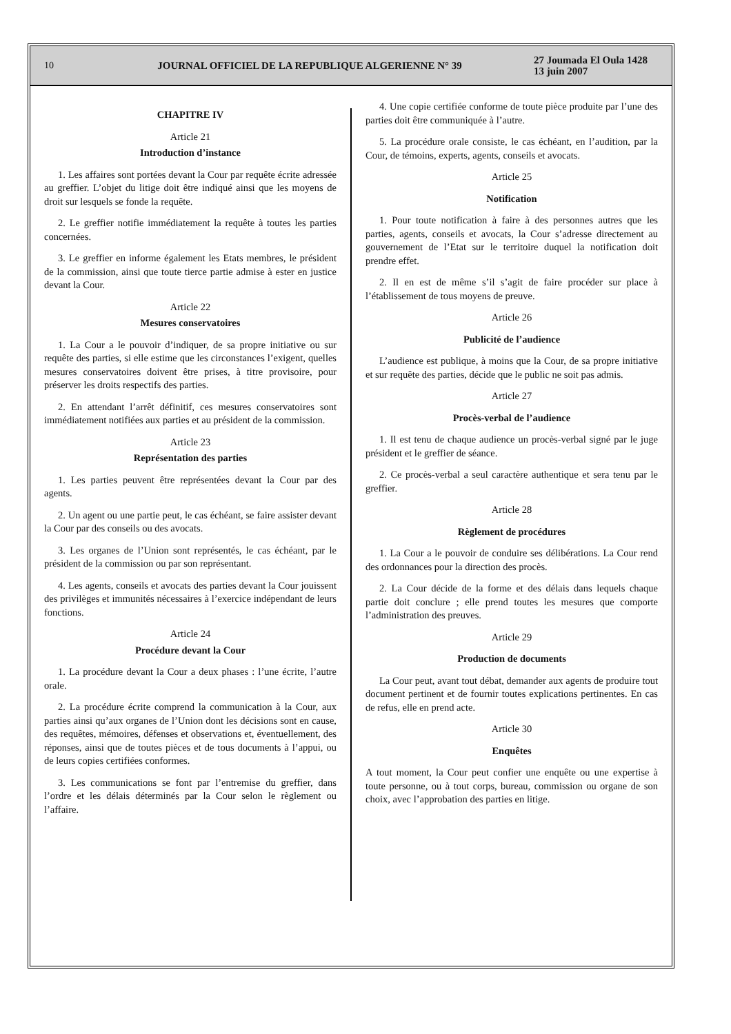10
JOURNAL OFFICIEL DE LA REPUBLIQUE ALGERIENNE N° 39
27 Joumada El Oula 1428
13 juin 2007
CHAPITRE IV
Article 21
Introduction d’instance
1. Les affaires sont portées devant la Cour par requête écrite adressée au greffier. L’objet du litige doit être indiqué ainsi que les moyens de droit sur lesquels se fonde la requête.
2. Le greffier notifie immédiatement la requête à toutes les parties concernées.
3. Le greffier en informe également les Etats membres, le président de la commission, ainsi que toute tierce partie admise à ester en justice devant la Cour.
Article 22
Mesures conservatoires
1. La Cour a le pouvoir d’indiquer, de sa propre initiative ou sur requête des parties, si elle estime que les circonstances l’exigent, quelles mesures conservatoires doivent être prises, à titre provisoire, pour préserver les droits respectifs des parties.
2. En attendant l’arrêt définitif, ces mesures conservatoires sont immédiatement notifiées aux parties et au président de la commission.
Article 23
Représentation des parties
1. Les parties peuvent être représentées devant la Cour par des agents.
2. Un agent ou une partie peut, le cas échéant, se faire assister devant la Cour par des conseils ou des avocats.
3. Les organes de l’Union sont représentés, le cas échéant, par le président de la commission ou par son représentant.
4. Les agents, conseils et avocats des parties devant la Cour jouissent des privilèges et immunités nécessaires à l’exercice indépendant de leurs fonctions.
Article 24
Procédure devant la Cour
1. La procédure devant la Cour a deux phases : l’une écrite, l’autre orale.
2. La procédure écrite comprend la communication à la Cour, aux parties ainsi qu’aux organes de l’Union dont les décisions sont en cause, des requêtes, mémoires, défenses et observations et, éventuellement, des réponses, ainsi que de toutes pièces et de tous documents à l’appui, ou de leurs copies certifiées conformes.
3. Les communications se font par l’entremise du greffier, dans l’ordre et les délais déterminés par la Cour selon le règlement ou l’affaire.
4. Une copie certifiée conforme de toute pièce produite par l’une des parties doit être communiquée à l’autre.
5. La procédure orale consiste, le cas échéant, en l’audition, par la Cour, de témoins, experts, agents, conseils et avocats.
Article 25
Notification
1. Pour toute notification à faire à des personnes autres que les parties, agents, conseils et avocats, la Cour s’adresse directement au gouvernement de l’Etat sur le territoire duquel la notification doit prendre effet.
2. Il en est de même s’il s’agit de faire procéder sur place à l’établissement de tous moyens de preuve.
Article 26
Publicité de l’audience
L’audience est publique, à moins que la Cour, de sa propre initiative et sur requête des parties, décide que le public ne soit pas admis.
Article 27
Procès-verbal de l’audience
1. Il est tenu de chaque audience un procès-verbal signé par le juge président et le greffier de séance.
2. Ce procès-verbal a seul caractère authentique et sera tenu par le greffier.
Article 28
Règlement de procédures
1. La Cour a le pouvoir de conduire ses délibérations. La Cour rend des ordonnances pour la direction des procès.
2. La Cour décide de la forme et des délais dans lequels chaque partie doit conclure ; elle prend toutes les mesures que comporte l’administration des preuves.
Article 29
Production de documents
La Cour peut, avant tout débat, demander aux agents de produire tout document pertinent et de fournir toutes explications pertinentes. En cas de refus, elle en prend acte.
Article 30
Enquêtes
A tout moment, la Cour peut confier une enquête ou une expertise à toute personne, ou à tout corps, bureau, commission ou organe de son choix, avec l’approbation des parties en litige.